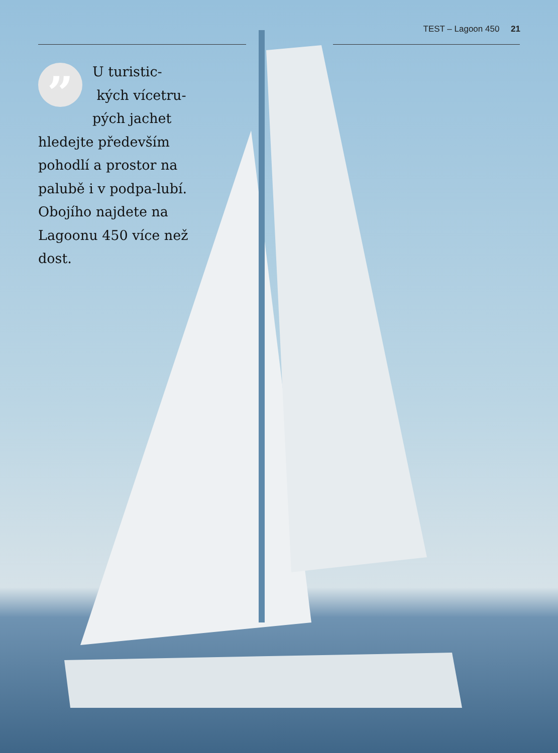TEST – Lagoon 450 21
”
U turistic-
kých vícetru-
pých jachet
hledejte především pohodlí a prostor na palubě i v podpa-lubí. Obojího najdete na Lagoonu 450 více než dost.